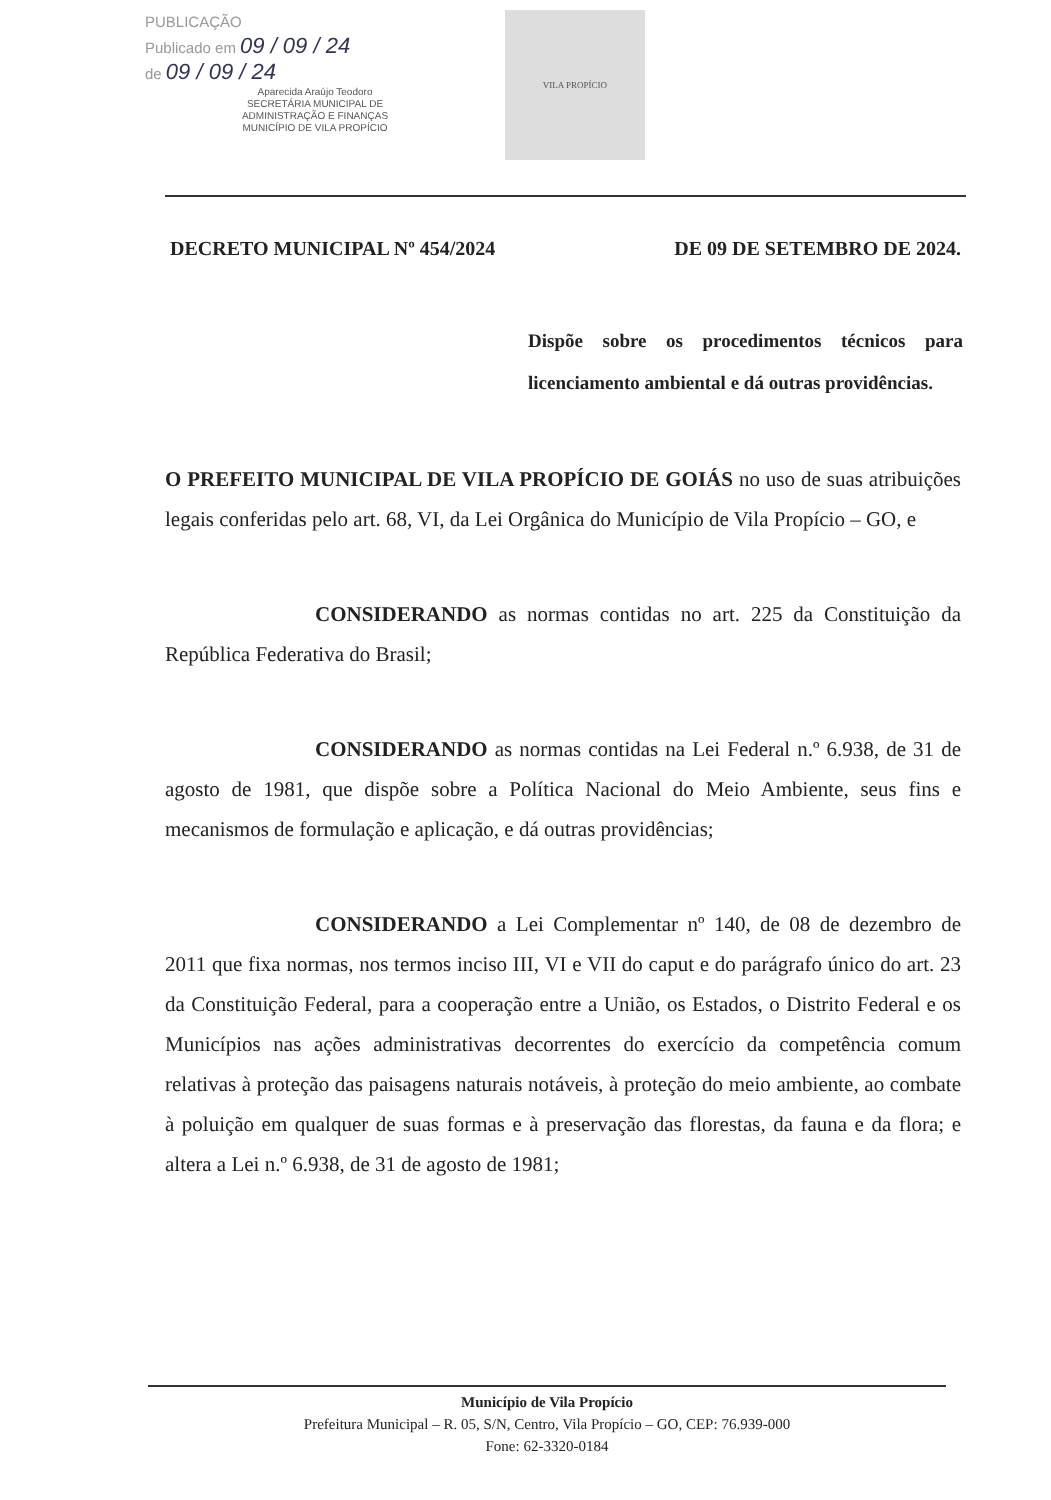PUBLICAÇÃO
Publicado em 09 / 09 / 24
de 09 / 09 / 24
Aparecida Araújo Teodoro
SECRETÁRIA MUNICIPAL DE
ADMINISTRAÇÃO E FINANÇAS
MUNICÍPIO DE VILA PROPÍCIO
VILA PROPÍCIO
DECRETO MUNICIPAL Nº 454/2024 DE 09 DE SETEMBRO DE 2024.
Dispõe sobre os procedimentos técnicos para licenciamento ambiental e dá outras providências.
O PREFEITO MUNICIPAL DE VILA PROPÍCIO DE GOIÁS no uso de suas atribuições legais conferidas pelo art. 68, VI, da Lei Orgânica do Município de Vila Propício – GO, e
CONSIDERANDO as normas contidas no art. 225 da Constituição da República Federativa do Brasil;
CONSIDERANDO as normas contidas na Lei Federal n.º 6.938, de 31 de agosto de 1981, que dispõe sobre a Política Nacional do Meio Ambiente, seus fins e mecanismos de formulação e aplicação, e dá outras providências;
CONSIDERANDO a Lei Complementar nº 140, de 08 de dezembro de 2011 que fixa normas, nos termos inciso III, VI e VII do caput e do parágrafo único do art. 23 da Constituição Federal, para a cooperação entre a União, os Estados, o Distrito Federal e os Municípios nas ações administrativas decorrentes do exercício da competência comum relativas à proteção das paisagens naturais notáveis, à proteção do meio ambiente, ao combate à poluição em qualquer de suas formas e à preservação das florestas, da fauna e da flora; e altera a Lei n.º 6.938, de 31 de agosto de 1981;
Município de Vila Propício
Prefeitura Municipal – R. 05, S/N, Centro, Vila Propício – GO, CEP: 76.939-000
Fone: 62-3320-0184